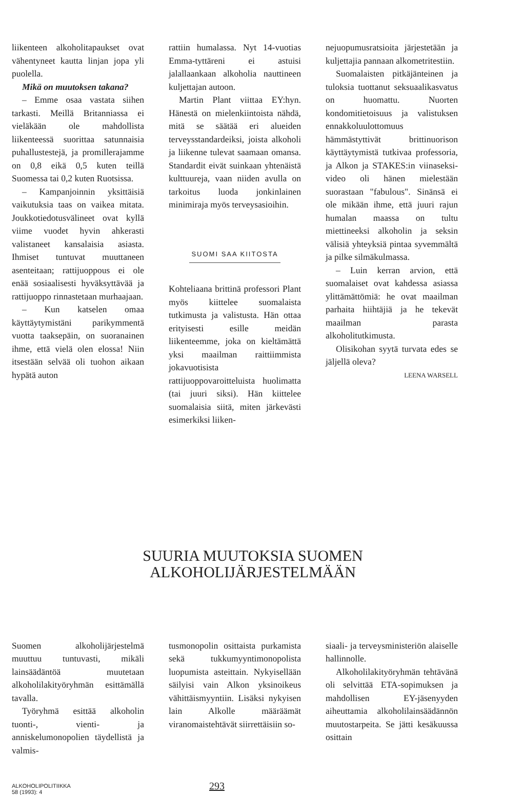liikenteen alkoholitapaukset ovat vähentyneet kautta linjan jopa yli puolella.
Mikä on muutoksen takana?
– Emme osaa vastata siihen tarkasti. Meillä Britanniassa ei vieläkään ole mahdollista liikenteessä suorittaa satunnaisia puhallustestejä, ja promillerajamme on 0,8 eikä 0,5 kuten teillä Suomessa tai 0,2 kuten Ruotsissa.
– Kampanjoinnin yksittäisiä vaikutuksia taas on vaikea mitata. Joukkotiedotusvälineet ovat kyllä viime vuodet hyvin ahkerasti valistaneet kansalaisia asiasta. Ihmiset tuntuvat muuttaneen asenteitaan; rattijuoppous ei ole enää sosiaalisesti hyväksyttävää ja rattijuoppo rinnastetaan murhaajaan.
– Kun katselen omaa käyttäytymistäni parikymmentä vuotta taaksepäin, on suoranainen ihme, että vielä olen elossa! Niin itsestään selvää oli tuohon aikaan hypätä auton
rattiin humalassa. Nyt 14-vuotias Emma-tyttäreni ei astuisi jalallaankaan alkoholia nauttineen kuljettajan autoon.
Martin Plant viittaa EY:hyn. Hänestä on mielenkiintoista nähdä, mitä se säätää eri alueiden terveysstandardeiksi, joista alkoholi ja liikenne tulevat saamaan omansa. Standardit eivät suinkaan yhtenäistä kulttuureja, vaan niiden avulla on tarkoitus luoda jonkinlainen minimiraja myös terveysasioihin.
SUOMI SAA KIITOSTA
Kohteliaana brittinä professori Plant myös kiittelee suomalaista tutkimusta ja valistusta. Hän ottaa erityisesti esille meidän liikenteemme, joka on kieltämättä yksi maailman raittiimmista jokavuotisista rattijuoppovaroitteluista huolimatta (tai juuri siksi). Hän kiittelee suomalaisia siitä, miten järkevästi esimerkiksi liiken-
nejuopumusratsioita järjestetään ja kuljettajia pannaan alkometritestiin.
Suomalaisten pitkäjänteinen ja tuloksia tuottanut seksuaalikasvatus on huomattu. Nuorten kondomitietoisuus ja valistuksen ennakkoluulottomuus hämmästyttivät brittinuorison käyttäytymistä tutkivaa professoria, ja Alkon ja STAKES:in viinaseksi-video oli hänen mielestään suorastaan "fabulous". Sinänsä ei ole mikään ihme, että juuri rajun humalan maassa on tultu miettineeksi alkoholin ja seksin välisiä yhteyksiä pintaa syvemmältä ja pilke silmäkulmassa.
– Luin kerran arvion, että suomalaiset ovat kahdessa asiassa ylittämättömiä: he ovat maailman parhaita hiihtäjiä ja he tekevät maailman parasta alkoholitutkimusta.
Olisikohan syytä turvata edes se jäljellä oleva?
LEENA WARSELL
SUURIA MUUTOKSIA SUOMEN
ALKOHOLIJÄRJESTELMÄÄN
Suomen alkoholijärjestelmä muuttuu tuntuvasti, mikäli lainsäädäntöä muutetaan alkoholilakityöryhmän esittämällä tavalla.
Työryhmä esittää alkoholin tuonti-, vienti- ja anniskelumonopolien täydellistä ja valmis-
tusmonopolin osittaista purkamista sekä tukkumyyntimonopolista luopumista asteittain. Nykyisellään säilyisi vain Alkon yksinoikeus vähittäismyyntiin. Lisäksi nykyisen lain Alkolle määräämät viranomaistehtävät siirrettäisiin so-
siaali- ja terveysministeriön alaiselle hallinnolle.
Alkoholilakityöryhmän tehtävänä oli selvittää ETA-sopimuksen ja mahdollisen EY-jäsenyyden aiheuttamia alkoholilainsäädännön muutostarpeita. Se jätti kesäkuussa osittain
ALKOHOLIPOLITIIKKA
58 (1993): 4
293